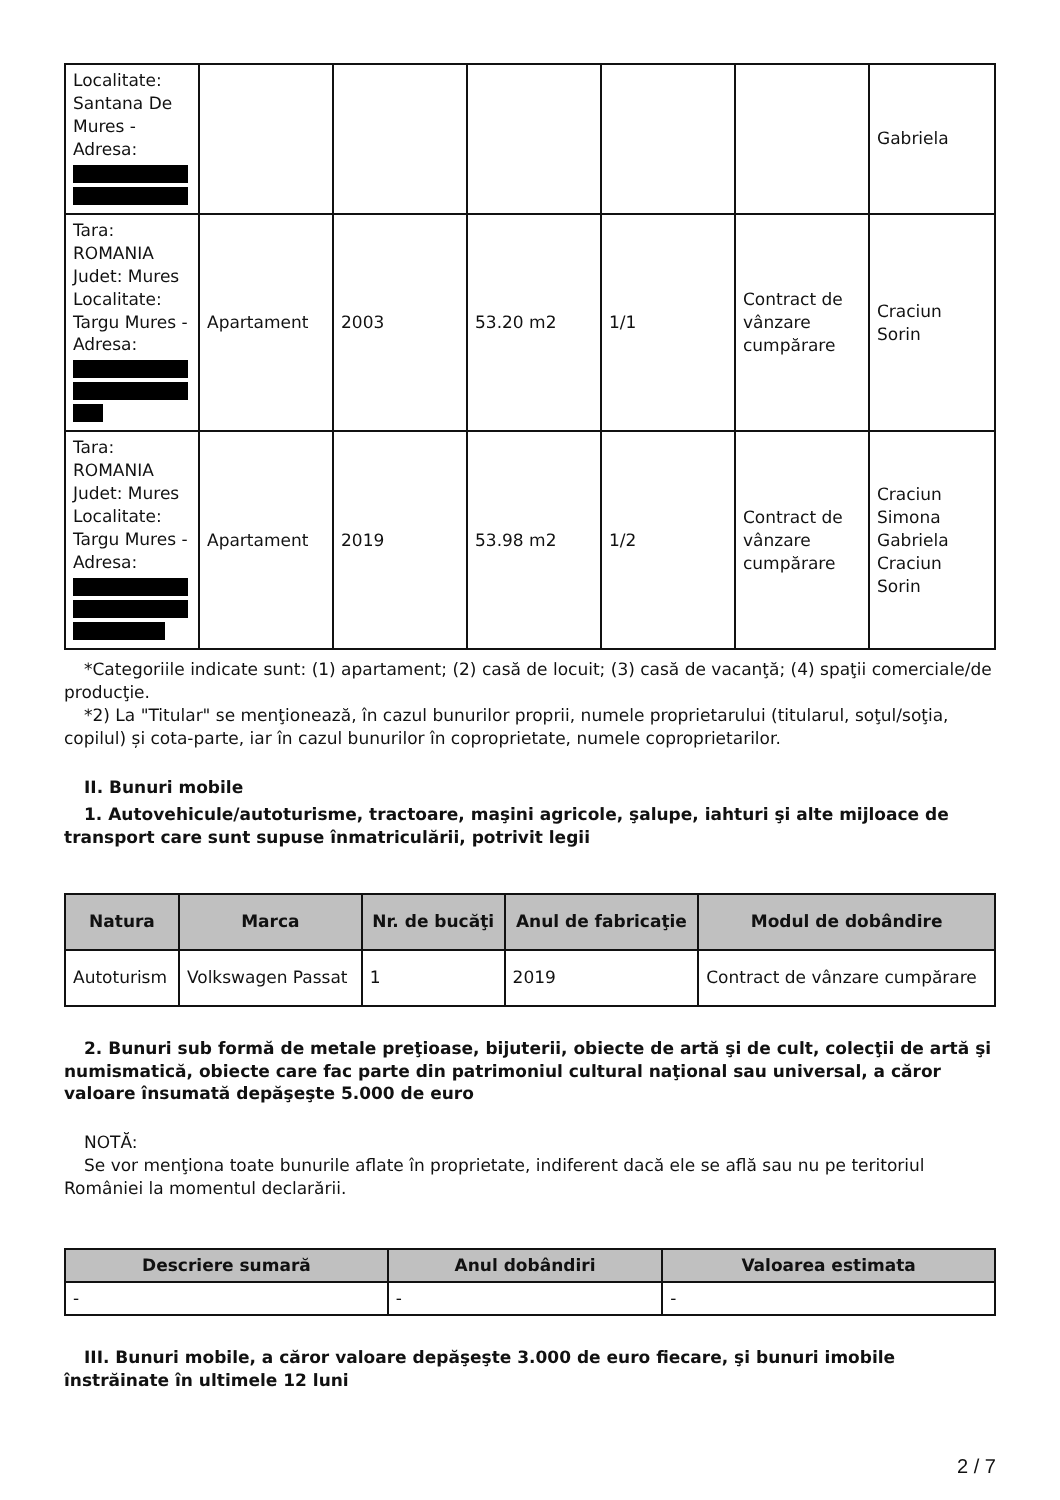| Localitate: Santana De Mures - Adresa: | | | | | | Gabriela |
| Tara: ROMANIA Judet: Mures Localitate: Targu Mures - Adresa: | Apartament | 2003 | 53.20 m2 | 1/1 | Contract de vânzare cumpărare | Craciun Sorin |
| Tara: ROMANIA Judet: Mures Localitate: Targu Mures - Adresa: | Apartament | 2019 | 53.98 m2 | 1/2 | Contract de vânzare cumpărare | Craciun Simona Gabriela Craciun Sorin |
*Categoriile indicate sunt: (1) apartament; (2) casă de locuit; (3) casă de vacanţă; (4) spaţii comerciale/de producţie.
*2) La "Titular" se menţionează, în cazul bunurilor proprii, numele proprietarului (titularul, soţul/soţia, copilul) și cota-parte, iar în cazul bunurilor în coproprietate, numele coproprietarilor.
II. Bunuri mobile
1. Autovehicule/autoturisme, tractoare, maşini agricole, şalupe, iahturi şi alte mijloace de transport care sunt supuse înmatriculării, potrivit legii
| Natura | Marca | Nr. de bucăţi | Anul de fabricaţie | Modul de dobândire |
| --- | --- | --- | --- | --- |
| Autoturism | Volkswagen Passat | 1 | 2019 | Contract de vânzare cumpărare |
2. Bunuri sub formă de metale preţioase, bijuterii, obiecte de artă şi de cult, colecţii de artă şi numismatică, obiecte care fac parte din patrimoniul cultural naţional sau universal, a căror valoare însumată depăşeşte 5.000 de euro
NOTĂ:
Se vor menţiona toate bunurile aflate în proprietate, indiferent dacă ele se află sau nu pe teritoriul României la momentul declarării.
| Descriere sumară | Anul dobândiri | Valoarea estimata |
| --- | --- | --- |
| - | - | - |
III. Bunuri mobile, a căror valoare depăşeşte 3.000 de euro fiecare, şi bunuri imobile înstrăinate în ultimele 12 luni
2 / 7